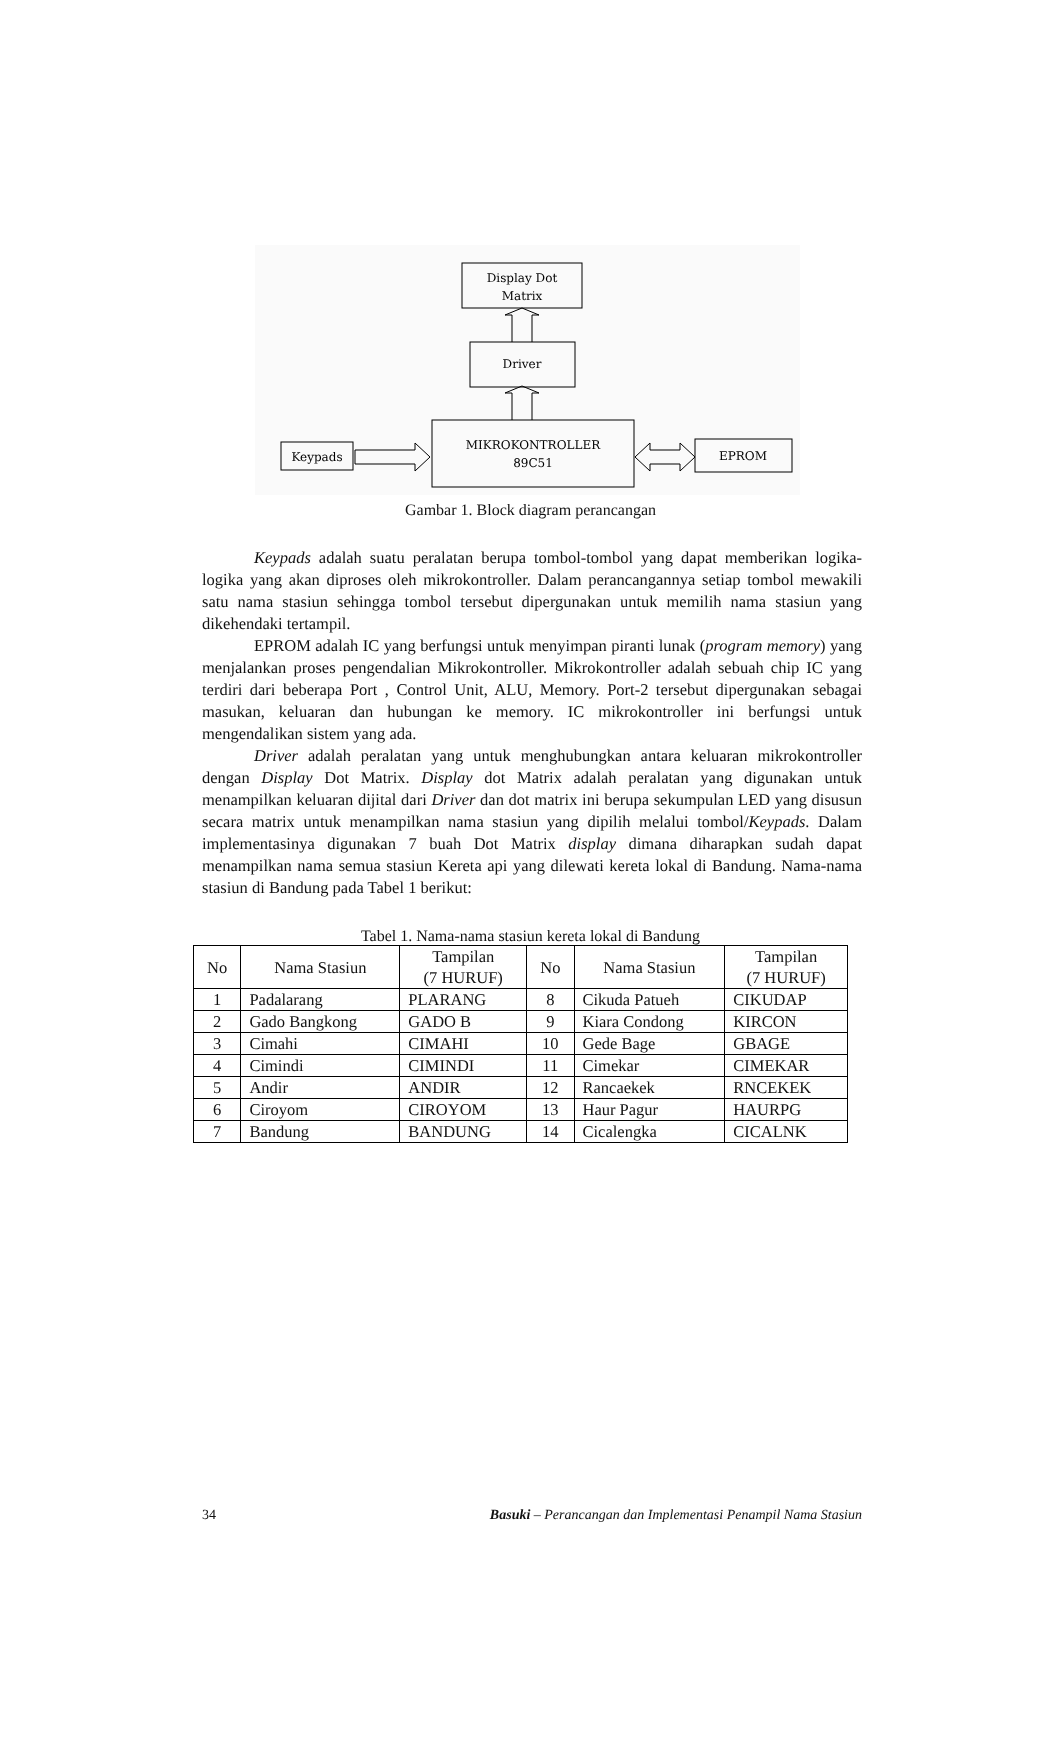Display Dot
Matrix
Driver
MIKROKONTROLLER
89C51
Keypads
EPROM
Gambar 1. Block diagram perancangan
Keypads adalah suatu peralatan berupa tombol-tombol yang dapat memberikan logika-logika yang akan diproses oleh mikrokontroller. Dalam perancangannya setiap tombol mewakili satu nama stasiun sehingga tombol tersebut dipergunakan untuk memilih nama stasiun yang dikehendaki tertampil.
EPROM adalah IC yang berfungsi untuk menyimpan piranti lunak (program memory) yang menjalankan proses pengendalian Mikrokontroller. Mikrokontroller adalah sebuah chip IC yang terdiri dari beberapa Port , Control Unit, ALU, Memory. Port-2 tersebut dipergunakan sebagai masukan, keluaran dan hubungan ke memory. IC mikrokontroller ini berfungsi untuk mengendalikan sistem yang ada.
Driver adalah peralatan yang untuk menghubungkan antara keluaran mikrokontroller dengan Display Dot Matrix. Display dot Matrix adalah peralatan yang digunakan untuk menampilkan keluaran dijital dari Driver dan dot matrix ini berupa sekumpulan LED yang disusun secara matrix untuk menampilkan nama stasiun yang dipilih melalui tombol/Keypads. Dalam implementasinya digunakan 7 buah Dot Matrix display dimana diharapkan sudah dapat menampilkan nama semua stasiun Kereta api yang dilewati kereta lokal di Bandung. Nama-nama stasiun di Bandung pada Tabel 1 berikut:
Tabel 1. Nama-nama stasiun kereta lokal di Bandung
| No | Nama Stasiun | Tampilan (7 HURUF) | No | Nama Stasiun | Tampilan (7 HURUF) |
| --- | --- | --- | --- | --- | --- |
| 1 | Padalarang | PLARANG | 8 | Cikuda Patueh | CIKUDAP |
| 2 | Gado Bangkong | GADO B | 9 | Kiara Condong | KIRCON |
| 3 | Cimahi | CIMAHI | 10 | Gede Bage | GBAGE |
| 4 | Cimindi | CIMINDI | 11 | Cimekar | CIMEKAR |
| 5 | Andir | ANDIR | 12 | Rancaekek | RNCEKEK |
| 6 | Ciroyom | CIROYOM | 13 | Haur Pagur | HAURPG |
| 7 | Bandung | BANDUNG | 14 | Cicalengka | CICALNK |
34 Basuki – Perancangan dan Implementasi Penampil Nama Stasiun